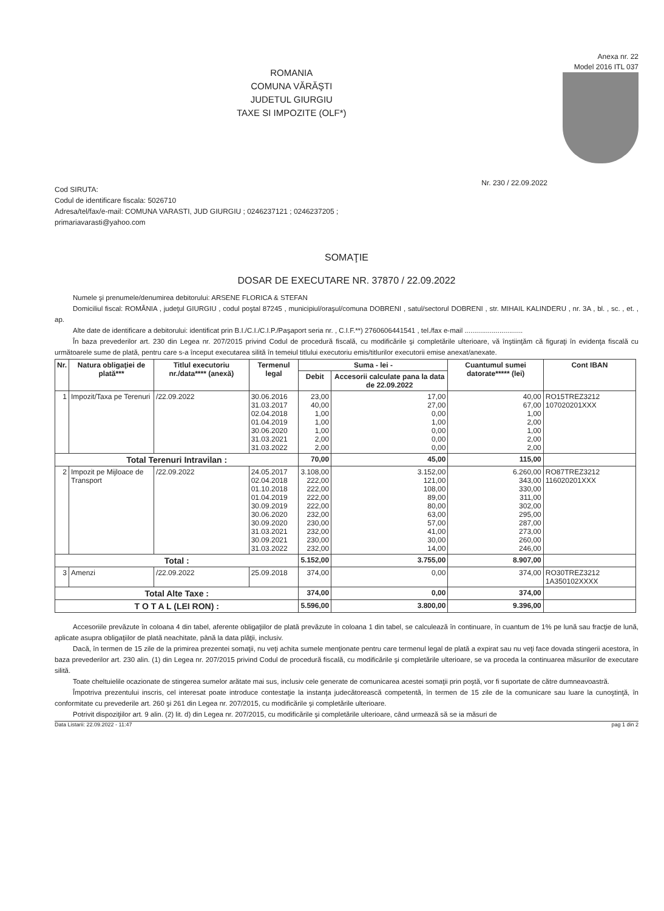Anexa nr. 22
Model 2016 ITL 037
ROMANIA
COMUNA VĂRĂŞTI
JUDETUL GIURGIU
TAXE SI IMPOZITE (OLF*)
Nr. 230 / 22.09.2022
Cod SIRUTA:
Codul de identificare fiscala: 5026710
Adresa/tel/fax/e-mail: COMUNA VARASTI, JUD GIURGIU ; 0246237121 ; 0246237205 ;
primariavarasti@yahoo.com
SOMAŢIE
DOSAR DE EXECUTARE NR. 37870 / 22.09.2022
Numele şi prenumele/denumirea debitorului: ARSENE FLORICA & STEFAN
Domiciliul fiscal: ROMÂNIA , judeţul GIURGIU , codul poştal 87245 , municipiul/oraşul/comuna DOBRENI , satul/sectorul DOBRENI , str. MIHAIL KALINDERU , nr. 3A , bl. , sc. , et. , ap.
Alte date de identificare a debitorului: identificat prin B.I./C.I./C.I.P./Paşaport seria nr. , C.I.F.**) 2760606441541 , tel./fax e-mail ..............................
În baza prevederilor art. 230 din Legea nr. 207/2015 privind Codul de procedură fiscală, cu modificările şi completările ulterioare, vă înştiinţăm că figuraţi în evidenţa fiscală cu următoarele sume de plată, pentru care s-a început executarea silită în temeiul titlului executoriu emis/titlurilor executorii emise anexat/anexate.
| Nr. | Natura obligaţiei de plată*** | Titlul executoriu nr./data**** (anexă) | Termenul legal | Suma - lei - | | Cuantumul sumei datorate***** (lei) | Cont IBAN |
| --- | --- | --- | --- | --- | --- | --- | --- |
| | | | | Debit | Accesorii calculate pana la data de 22.09.2022 | | |
| 1 | Impozit/Taxa pe Terenuri | /22.09.2022 | 30.06.2016 31.03.2017 02.04.2018 01.04.2019 30.06.2020 31.03.2021 31.03.2022 | 23,00 40,00 1,00 1,00 1,00 2,00 2,00 | 17,00 27,00 0,00 1,00 0,00 0,00 0,00 | 40,00 67,00 1,00 2,00 1,00 2,00 2,00 | RO15TREZ3212 107020201XXX |
| Total Terenuri Intravilan : | | | | 70,00 | 45,00 | 115,00 | |
| 2 | Impozit pe Mijloace de Transport | /22.09.2022 | 24.05.2017 02.04.2018 01.10.2018 01.04.2019 30.09.2019 30.06.2020 30.09.2020 31.03.2021 30.09.2021 31.03.2022 | 3.108,00 222,00 222,00 222,00 222,00 232,00 230,00 232,00 230,00 232,00 | 3.152,00 121,00 108,00 89,00 80,00 63,00 57,00 41,00 30,00 14,00 | 6.260,00 343,00 330,00 311,00 302,00 295,00 287,00 273,00 260,00 246,00 | RO87TREZ3212 116020201XXX |
| Total : | | | | 5.152,00 | 3.755,00 | 8.907,00 | |
| 3 | Amenzi | /22.09.2022 | 25.09.2018 | 374,00 | 0,00 | 374,00 | RO30TREZ3212 1A350102XXXX |
| Total Alte Taxe : | | | | 374,00 | 0,00 | 374,00 | |
| T O T A L (LEI RON) : | | | | 5.596,00 | 3.800,00 | 9.396,00 | |
Accesoriile prevăzute în coloana 4 din tabel, aferente obligaţiilor de plată prevăzute în coloana 1 din tabel, se calculează în continuare, în cuantum de 1% pe lună sau fracţie de lună, aplicate asupra obligaţiilor de plată neachitate, până la data plăţii, inclusiv.
Dacă, în termen de 15 zile de la primirea prezentei somaţii, nu veţi achita sumele menţionate pentru care termenul legal de plată a expirat sau nu veţi face dovada stingerii acestora, în baza prevederilor art. 230 alin. (1) din Legea nr. 207/2015 privind Codul de procedură fiscală, cu modificările şi completările ulterioare, se va proceda la continuarea măsurilor de executare silită.
Toate cheltuielile ocazionate de stingerea sumelor arătate mai sus, inclusiv cele generate de comunicarea acestei somaţii prin poştă, vor fi suportate de către dumneavoastră.
Împotriva prezentului inscris, cel interesat poate introduce contestaţie la instanţa judecătorească competentă, în termen de 15 zile de la comunicare sau luare la cunoştinţă, în conformitate cu prevederile art. 260 şi 261 din Legea nr. 207/2015, cu modificările şi completările ulterioare.
Potrivit dispoziţiilor art. 9 alin. (2) lit. d) din Legea nr. 207/2015, cu modificările şi completările ulterioare, când urmează să se ia măsuri de
Data Listarii: 22.09.2022 - 11:47 pag 1 din 2